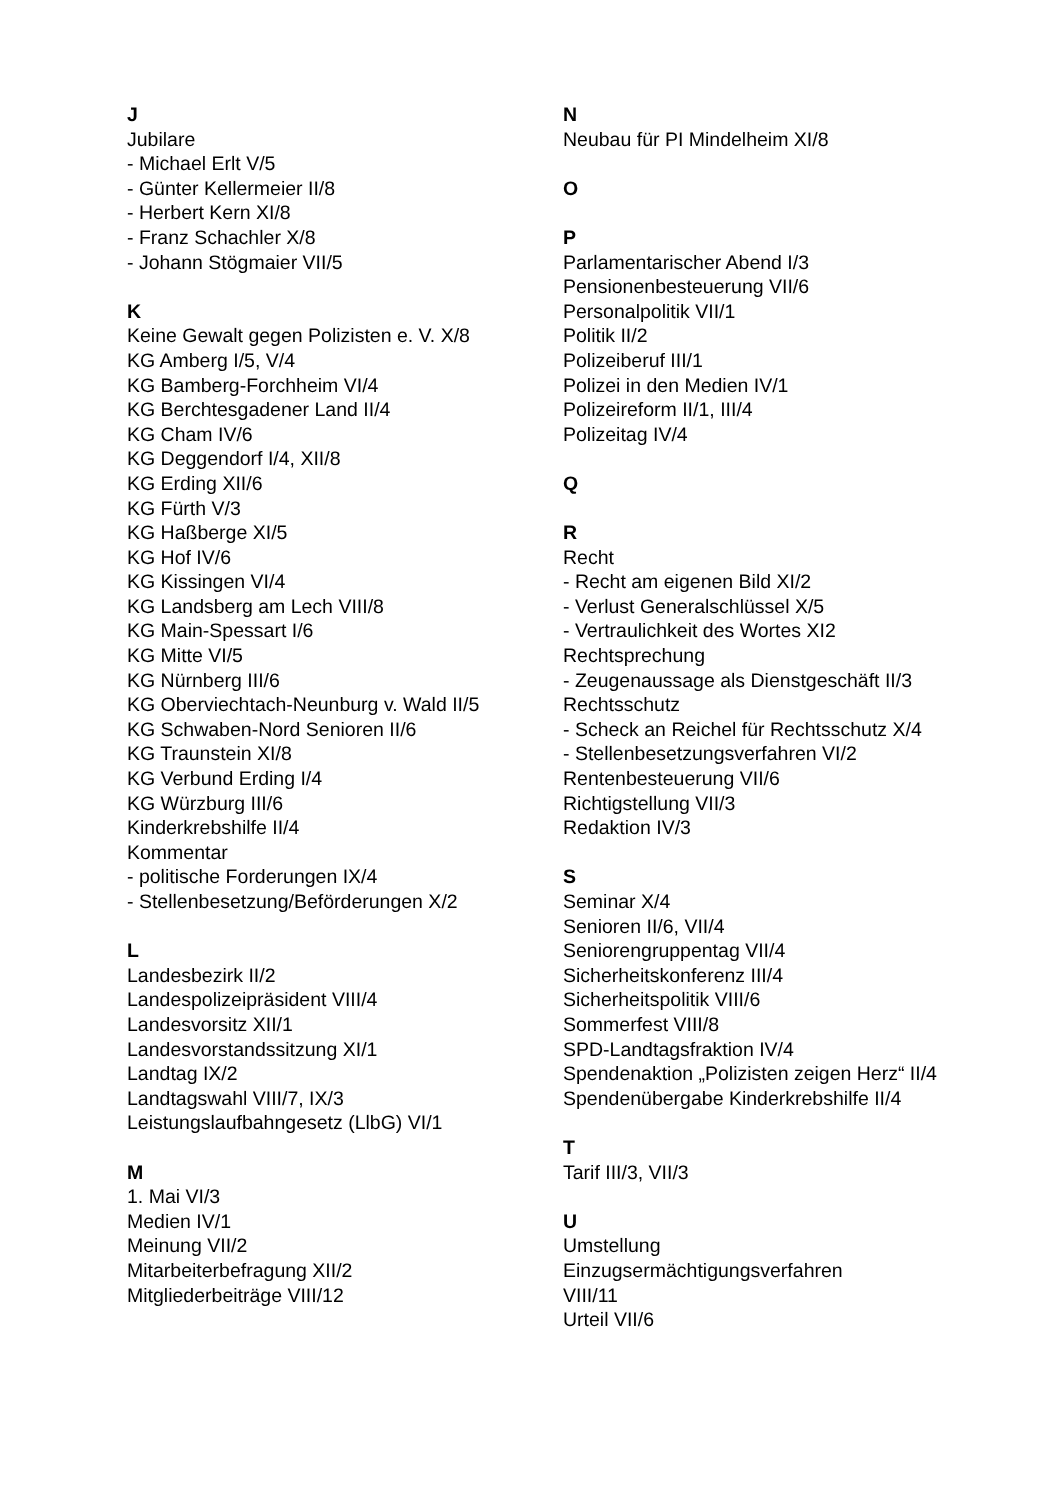J
Jubilare
- Michael Erlt V/5
- Günter Kellermeier II/8
- Herbert Kern XI/8
- Franz Schachler X/8
- Johann Stögmaier VII/5
K
Keine Gewalt gegen Polizisten e. V. X/8
KG Amberg I/5, V/4
KG Bamberg-Forchheim VI/4
KG Berchtesgadener Land II/4
KG Cham IV/6
KG Deggendorf I/4, XII/8
KG Erding XII/6
KG Fürth V/3
KG Haßberge XI/5
KG Hof IV/6
KG Kissingen VI/4
KG Landsberg am Lech VIII/8
KG Main-Spessart I/6
KG Mitte VI/5
KG Nürnberg III/6
KG Oberviechtach-Neunburg v. Wald II/5
KG Schwaben-Nord Senioren II/6
KG Traunstein XI/8
KG Verbund Erding I/4
KG Würzburg III/6
Kinderkrebshilfe II/4
Kommentar
- politische Forderungen IX/4
- Stellenbesetzung/Beförderungen X/2
L
Landesbezirk II/2
Landespolizeipräsident VIII/4
Landesvorsitz XII/1
Landesvorstandssitzung XI/1
Landtag IX/2
Landtagswahl VIII/7, IX/3
Leistungslaufbahngesetz (LlbG) VI/1
M
1. Mai VI/3
Medien IV/1
Meinung VII/2
Mitarbeiterbefragung XII/2
Mitgliederbeiträge VIII/12
N
Neubau für PI Mindelheim XI/8
O
P
Parlamentarischer Abend I/3
Pensionenbesteuerung VII/6
Personalpolitik VII/1
Politik II/2
Polizeiberuf III/1
Polizei in den Medien IV/1
Polizeireform II/1, III/4
Polizeitag IV/4
Q
R
Recht
- Recht am eigenen Bild XI/2
- Verlust Generalschlüssel X/5
- Vertraulichkeit des Wortes XI2
Rechtsprechung
- Zeugenaussage als Dienstgeschäft II/3
Rechtsschutz
- Scheck an Reichel für Rechtsschutz X/4
- Stellenbesetzungsverfahren VI/2
Rentenbesteuerung VII/6
Richtigstellung VII/3
Redaktion IV/3
S
Seminar X/4
Senioren II/6, VII/4
Seniorengruppentag VII/4
Sicherheitskonferenz III/4
Sicherheitspolitik VIII/6
Sommerfest VIII/8
SPD-Landtagsfraktion IV/4
Spendenaktion „Polizisten zeigen Herz“ II/4
Spendenübergabe Kinderkrebshilfe II/4
T
Tarif III/3, VII/3
U
Umstellung
Einzugsermächtigungsverfahren
VIII/11
Urteil VII/6